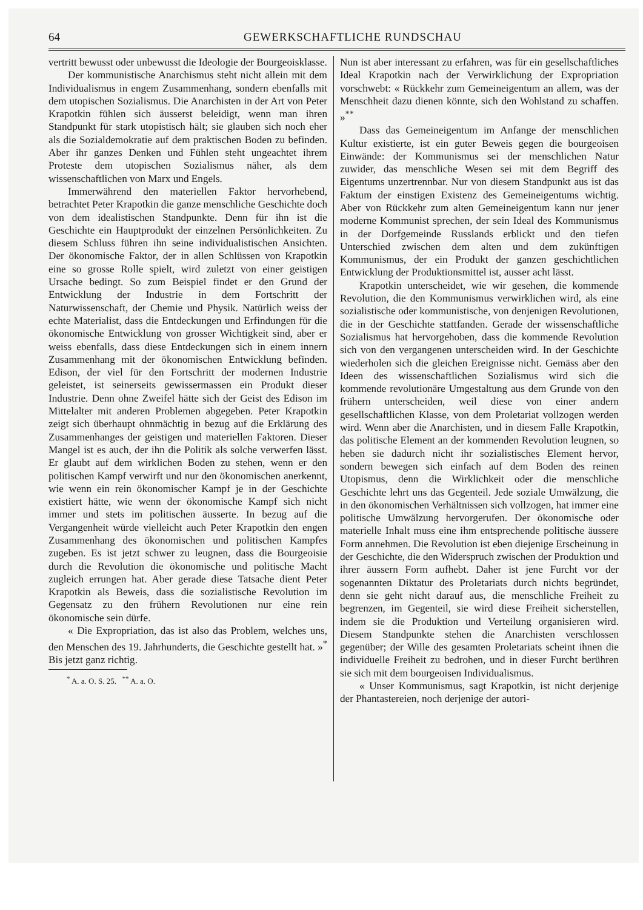64 GEWERKSCHAFTLICHE RUNDSCHAU
vertritt bewusst oder unbewusst die Ideologie der Bourgeoisklasse.
Der kommunistische Anarchismus steht nicht allein mit dem Individualismus in engem Zusammenhang, sondern ebenfalls mit dem utopischen Sozialismus. Die Anarchisten in der Art von Peter Krapotkin fühlen sich äusserst beleidigt, wenn man ihren Standpunkt für stark utopistisch hält; sie glauben sich noch eher als die Sozialdemokratie auf dem praktischen Boden zu befinden. Aber ihr ganzes Denken und Fühlen steht ungeachtet ihrem Proteste dem utopischen Sozialismus näher, als dem wissenschaftlichen von Marx und Engels.
Immerwährend den materiellen Faktor hervorhebend, betrachtet Peter Krapotkin die ganze menschliche Geschichte doch von dem idealistischen Standpunkte. Denn für ihn ist die Geschichte ein Hauptprodukt der einzelnen Persönlichkeiten. Zu diesem Schluss führen ihn seine individualistischen Ansichten. Der ökonomische Faktor, der in allen Schlüssen von Krapotkin eine so grosse Rolle spielt, wird zuletzt von einer geistigen Ursache bedingt. So zum Beispiel findet er den Grund der Entwicklung der Industrie in dem Fortschritt der Naturwissenschaft, der Chemie und Physik. Natürlich weiss der echte Materialist, dass die Entdeckungen und Erfindungen für die ökonomische Entwicklung von grosser Wichtigkeit sind, aber er weiss ebenfalls, dass diese Entdeckungen sich in einem innern Zusammenhang mit der ökonomischen Entwicklung befinden. Edison, der viel für den Fortschritt der modernen Industrie geleistet, ist seinerseits gewissermassen ein Produkt dieser Industrie. Denn ohne Zweifel hätte sich der Geist des Edison im Mittelalter mit anderen Problemen abgegeben. Peter Krapotkin zeigt sich überhaupt ohnmächtig in bezug auf die Erklärung des Zusammenhanges der geistigen und materiellen Faktoren. Dieser Mangel ist es auch, der ihn die Politik als solche verwerfen lässt. Er glaubt auf dem wirklichen Boden zu stehen, wenn er den politischen Kampf verwirft und nur den ökonomischen anerkennt, wie wenn ein rein ökonomischer Kampf je in der Geschichte existiert hätte, wie wenn der ökonomische Kampf sich nicht immer und stets im politischen äusserte. In bezug auf die Vergangenheit würde vielleicht auch Peter Krapotkin den engen Zusammenhang des ökonomischen und politischen Kampfes zugeben. Es ist jetzt schwer zu leugnen, dass die Bourgeoisie durch die Revolution die ökonomische und politische Macht zugleich errungen hat. Aber gerade diese Tatsache dient Peter Krapotkin als Beweis, dass die sozialistische Revolution im Gegensatz zu den frühern Revolutionen nur eine rein ökonomische sein dürfe.
« Die Expropriation, das ist also das Problem, welches uns, den Menschen des 19. Jahrhunderts, die Geschichte gestellt hat. »<sup>*</sup> Bis jetzt ganz richtig.
<sup>*</sup> A. a. O. S. 25. <sup>**</sup> A. a. O.
Nun ist aber interessant zu erfahren, was für ein gesellschaftliches Ideal Krapotkin nach der Verwirklichung der Expropriation vorschwebt: « Rückkehr zum Gemeineigentum an allem, was der Menschheit dazu dienen könnte, sich den Wohlstand zu schaffen. »<sup>**</sup>
Dass das Gemeineigentum im Anfange der menschlichen Kultur existierte, ist ein guter Beweis gegen die bourgeoisen Einwände: der Kommunismus sei der menschlichen Natur zuwider, das menschliche Wesen sei mit dem Begriff des Eigentums unzertrennbar. Nur von diesem Standpunkt aus ist das Faktum der einstigen Existenz des Gemeineigentums wichtig. Aber von Rückkehr zum alten Gemeineigentum kann nur jener moderne Kommunist sprechen, der sein Ideal des Kommunismus in der Dorfgemeinde Russlands erblickt und den tiefen Unterschied zwischen dem alten und dem zukünftigen Kommunismus, der ein Produkt der ganzen geschichtlichen Entwicklung der Produktionsmittel ist, ausser acht lässt.
Krapotkin unterscheidet, wie wir gesehen, die kommende Revolution, die den Kommunismus verwirklichen wird, als eine sozialistische oder kommunistische, von denjenigen Revolutionen, die in der Geschichte stattfanden. Gerade der wissenschaftliche Sozialismus hat hervorgehoben, dass die kommende Revolution sich von den vergangenen unterscheiden wird. In der Geschichte wiederholen sich die gleichen Ereignisse nicht. Gemäss aber den Ideen des wissenschaftlichen Sozialismus wird sich die kommende revolutionäre Umgestaltung aus dem Grunde von den frühern unterscheiden, weil diese von einer andern gesellschaftlichen Klasse, von dem Proletariat vollzogen werden wird. Wenn aber die Anarchisten, und in diesem Falle Krapotkin, das politische Element an der kommenden Revolution leugnen, so heben sie dadurch nicht ihr sozialistisches Element hervor, sondern bewegen sich einfach auf dem Boden des reinen Utopismus, denn die Wirklichkeit oder die menschliche Geschichte lehrt uns das Gegenteil. Jede soziale Umwälzung, die in den ökonomischen Verhältnissen sich vollzogen, hat immer eine politische Umwälzung hervorgerufen. Der ökonomische oder materielle Inhalt muss eine ihm entsprechende politische äussere Form annehmen. Die Revolution ist eben diejenige Erscheinung in der Geschichte, die den Widerspruch zwischen der Produktion und ihrer äussern Form aufhebt. Daher ist jene Furcht vor der sogenannten Diktatur des Proletariats durch nichts begründet, denn sie geht nicht darauf aus, die menschliche Freiheit zu begrenzen, im Gegenteil, sie wird diese Freiheit sicherstellen, indem sie die Produktion und Verteilung organisieren wird. Diesem Standpunkte stehen die Anarchisten verschlossen gegenüber; der Wille des gesamten Proletariats scheint ihnen die individuelle Freiheit zu bedrohen, und in dieser Furcht berühren sie sich mit dem bourgeoisen Individualismus.
« Unser Kommunismus, sagt Krapotkin, ist nicht derjenige der Phantastereien, noch derjenige der autori-